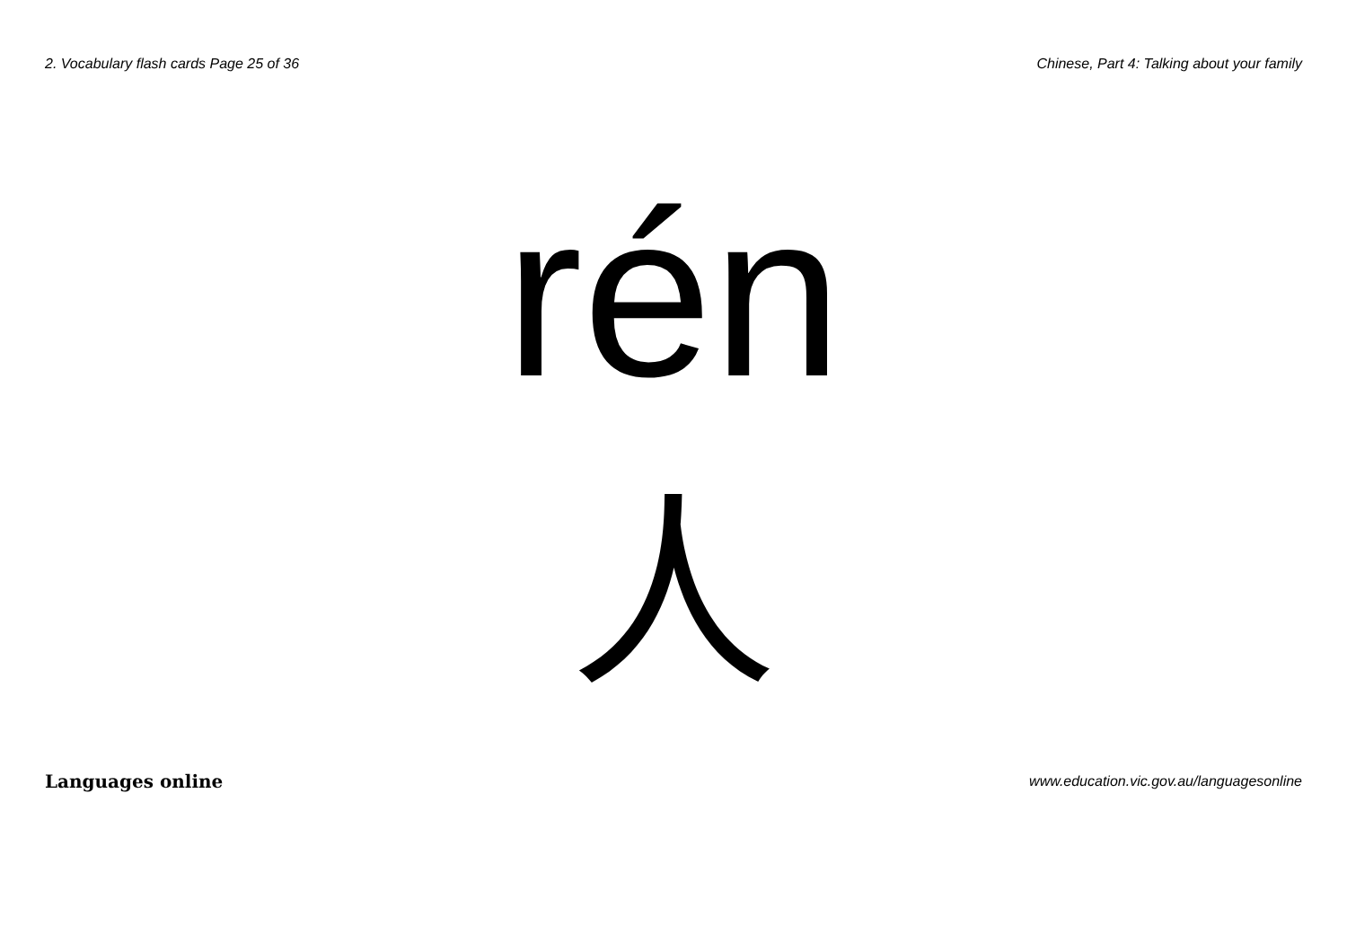2. Vocabulary flash cards Page 25 of 36 Chinese, Part 4: Talking about your family
rén
人
Languages online www.education.vic.gov.au/languagesonline